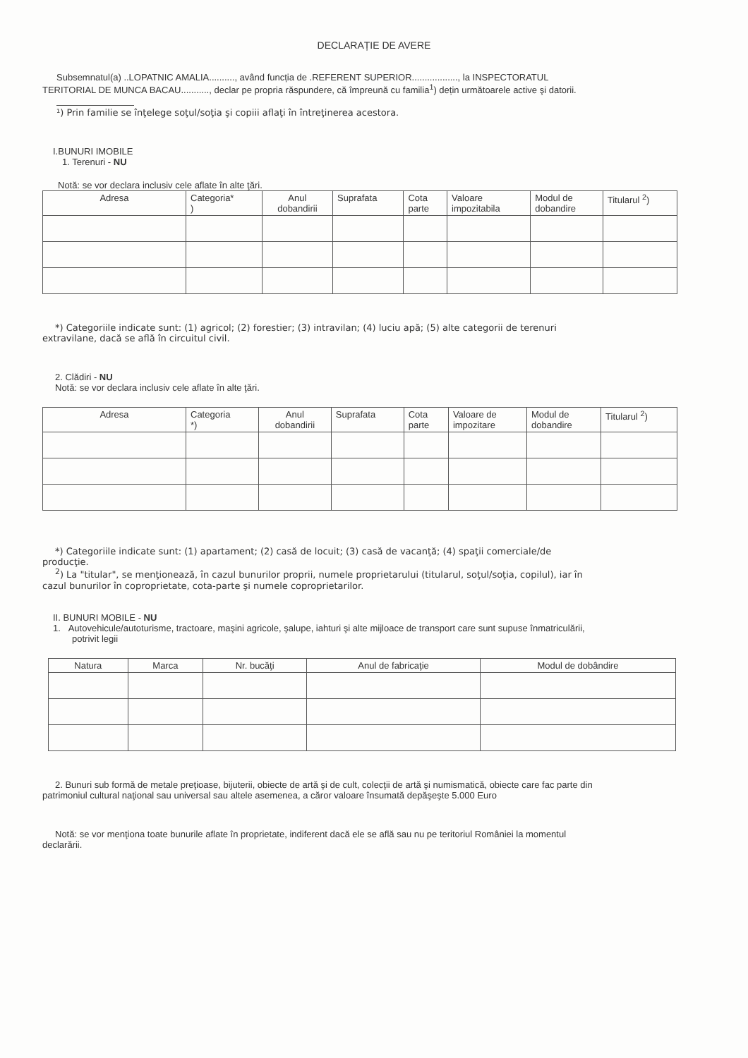DECLARAȚIE DE AVERE
Subsemnatul(a) ..LOPATNIC AMALIA.........., având funcția de .REFERENT SUPERIOR.................., la INSPECTORATUL
TERITORIAL DE MUNCA BACAU..........., declar pe propria răspundere, că împreună cu familia<sup>1</sup>) dețin următoarele active şi datorii.
¹) Prin familie se înţelege soţul/soţia şi copiii aflaţi în întreţinerea acestora.
I.BUNURI IMOBILE
1. Terenuri - NU
Notă: se vor declara inclusiv cele aflate în alte ţări.
| Adresa | Categoria* ) | Anul dobandirii | Suprafata | Cota parte | Valoare impozitabila | Modul de dobandire | Titularul <sup>2</sup>) |
| --- | --- | --- | --- | --- | --- | --- | --- |
*) Categoriile indicate sunt: (1) agricol; (2) forestier; (3) intravilan; (4) luciu apă; (5) alte categorii de terenuri
extravilane, dacă se află în circuitul civil.
2. Clădiri - NU
Notă: se vor declara inclusiv cele aflate în alte ţări.
| Adresa | Categoria *) | Anul dobandirii | Suprafata | Cota parte | Valoare de impozitare | Modul de dobandire | Titularul <sup>2</sup>) |
| --- | --- | --- | --- | --- | --- | --- | --- |
*) Categoriile indicate sunt: (1) apartament; (2) casă de locuit; (3) casă de vacanţă; (4) spaţii comerciale/de
producţie.
<sup>2</sup>) La "titular", se menţionează, în cazul bunurilor proprii, numele proprietarului (titularul, soţul/soţia, copilul), iar în
cazul bunurilor în coproprietate, cota-parte şi numele coproprietarilor.
II. BUNURI MOBILE - NU
1. Autovehicule/autoturisme, tractoare, maşini agricole, şalupe, iahturi şi alte mijloace de transport care sunt supuse înmatriculării,
potrivit legii
| Natura | Marca | Nr. bucăţi | Anul de fabricaţie | Modul de dobândire |
| --- | --- | --- | --- | --- |
2. Bunuri sub formă de metale preţioase, bijuterii, obiecte de artă şi de cult, colecţii de artă şi numismatică, obiecte care fac parte din
patrimoniul cultural naţional sau universal sau altele asemenea, a căror valoare însumată depăşeşte 5.000 Euro
Notă: se vor menţiona toate bunurile aflate în proprietate, indiferent dacă ele se află sau nu pe teritoriul României la momentul
declarării.